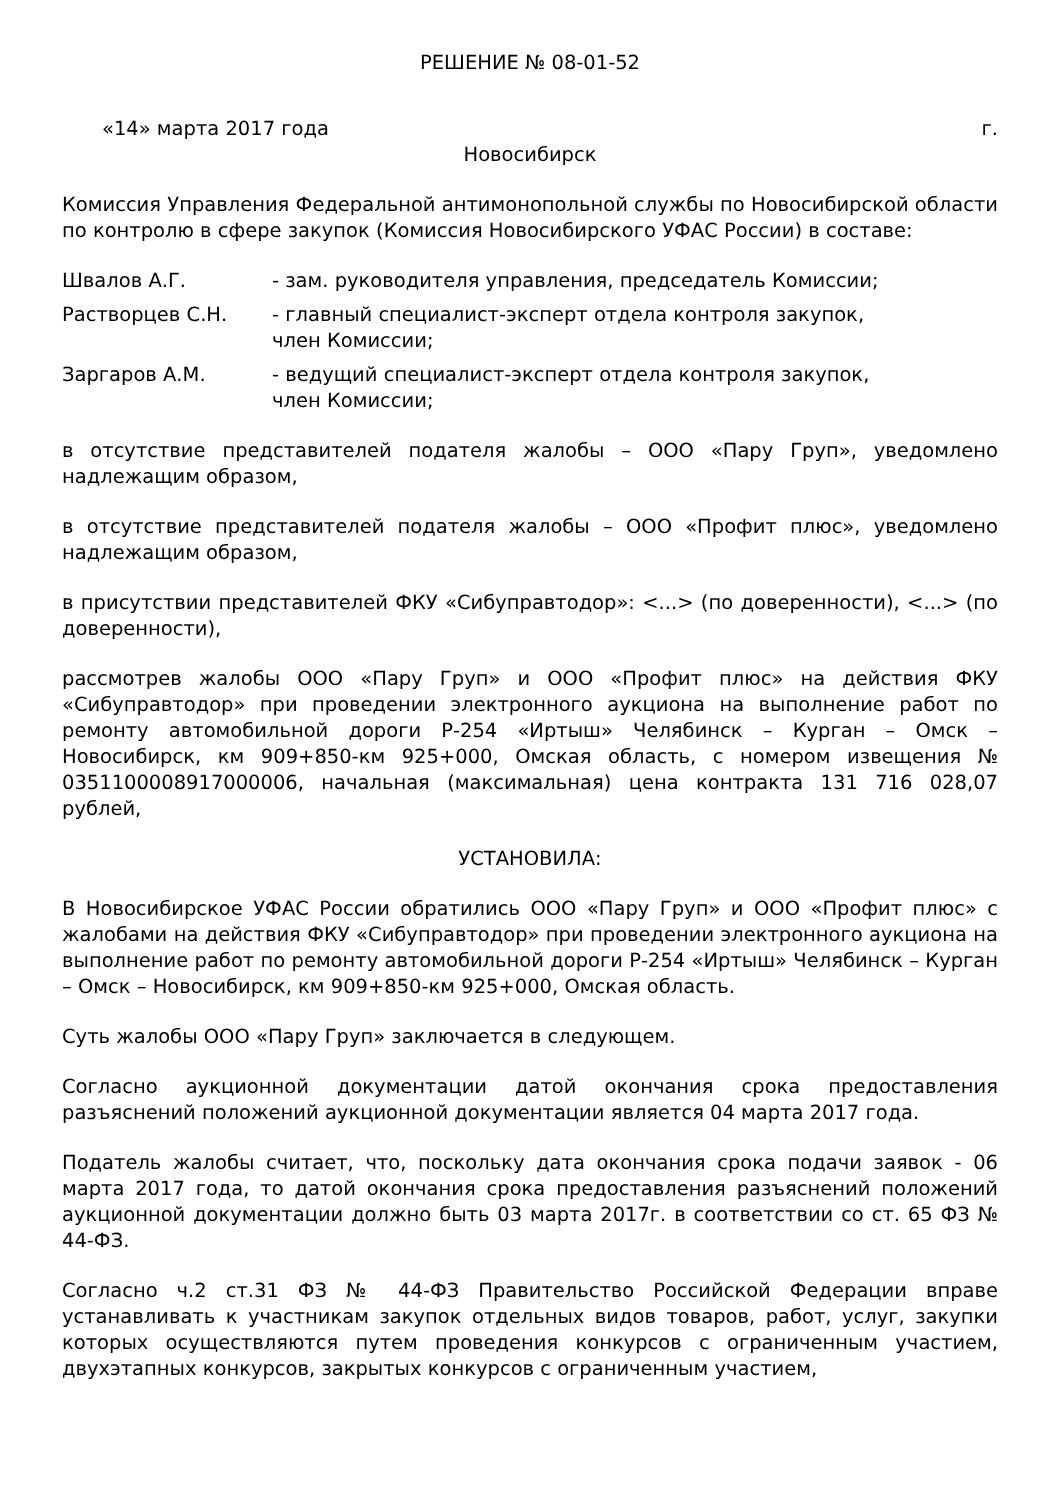РЕШЕНИЕ № 08-01-52
«14» марта 2017 года г.
Новосибирск
Комиссия Управления Федеральной антимонопольной службы по Новосибирской области по контролю в сфере закупок (Комиссия Новосибирского УФАС России) в составе:
Швалов А.Г. - зам. руководителя управления, председатель Комиссии;
Растворцев С.Н. - главный специалист-эксперт отдела контроля закупок,
член Комиссии;
Заргаров А.М. - ведущий специалист-эксперт отдела контроля закупок,
член Комиссии;
в отсутствие представителей подателя жалобы – ООО «Пару Груп», уведомлено надлежащим образом,
в отсутствие представителей подателя жалобы – ООО «Профит плюс», уведомлено надлежащим образом,
в присутствии представителей ФКУ «Сибуправтодор»: <...> (по доверенности), <...> (по доверенности),
рассмотрев жалобы ООО «Пару Груп» и ООО «Профит плюс» на действия ФКУ «Сибуправтодор» при проведении электронного аукциона на выполнение работ по ремонту автомобильной дороги Р-254 «Иртыш» Челябинск – Курган – Омск – Новосибирск, км 909+850-км 925+000, Омская область, с номером извещения № 0351100008917000006, начальная (максимальная) цена контракта 131 716 028,07 рублей,
УСТАНОВИЛА:
В Новосибирское УФАС России обратились ООО «Пару Груп» и ООО «Профит плюс» с жалобами на действия ФКУ «Сибуправтодор» при проведении электронного аукциона на выполнение работ по ремонту автомобильной дороги Р-254 «Иртыш» Челябинск – Курган – Омск – Новосибирск, км 909+850-км 925+000, Омская область.
Суть жалобы ООО «Пару Груп» заключается в следующем.
Согласно аукционной документации датой окончания срока предоставления разъяснений положений аукционной документации является 04 марта 2017 года.
Податель жалобы считает, что, поскольку дата окончания срока подачи заявок - 06 марта 2017 года, то датой окончания срока предоставления разъяснений положений аукционной документации должно быть 03 марта 2017г. в соответствии со ст. 65 ФЗ № 44-ФЗ.
Согласно ч.2 ст.31 ФЗ № 44-ФЗ Правительство Российской Федерации вправе устанавливать к участникам закупок отдельных видов товаров, работ, услуг, закупки которых осуществляются путем проведения конкурсов с ограниченным участием, двухэтапных конкурсов, закрытых конкурсов с ограниченным участием,